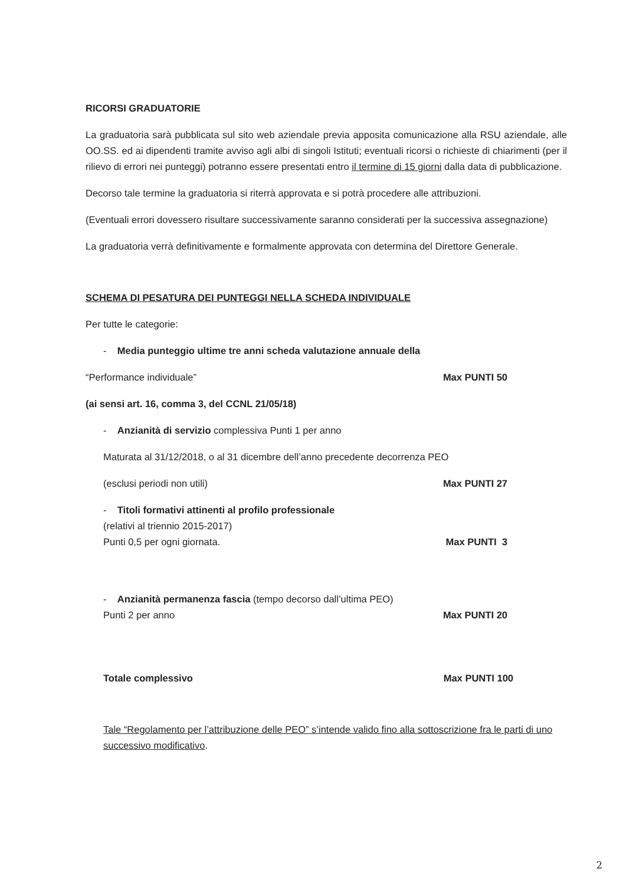RICORSI GRADUATORIE
La graduatoria sarà pubblicata sul sito web aziendale previa apposita comunicazione alla RSU aziendale, alle OO.SS. ed ai dipendenti tramite avviso agli albi di singoli Istituti; eventuali ricorsi o richieste di chiarimenti (per il rilievo di errori nei punteggi) potranno essere presentati entro il termine di 15 giorni dalla data di pubblicazione.
Decorso tale termine la graduatoria si riterrà approvata e si potrà procedere alle attribuzioni.
(Eventuali errori dovessero risultare successivamente saranno considerati per la successiva assegnazione)
La graduatoria verrà definitivamente e formalmente approvata con determina del Direttore Generale.
SCHEMA DI PESATURA DEI PUNTEGGI NELLA SCHEDA INDIVIDUALE
Per tutte le categorie:
- Media punteggio ultime tre anni scheda valutazione annuale della
“Performance individuale” Max PUNTI 50
(ai sensi art. 16, comma 3, del CCNL 21/05/18)
- Anzianità di servizio complessiva Punti 1 per anno
Maturata al 31/12/2018, o al 31 dicembre dell’anno precedente decorrenza PEO
(esclusi periodi non utili) Max PUNTI 27
- Titoli formativi attinenti al profilo professionale
(relativi al triennio 2015-2017)
Punti 0,5 per ogni giornata. Max PUNTI 3
- Anzianità permanenza fascia (tempo decorso dall’ultima PEO)
Punti 2 per anno Max PUNTI 20
Totale complessivo Max PUNTI 100
Tale “Regolamento per l’attribuzione delle PEO” s’intende valido fino alla sottoscrizione fra le parti di uno successivo modificativo.
2